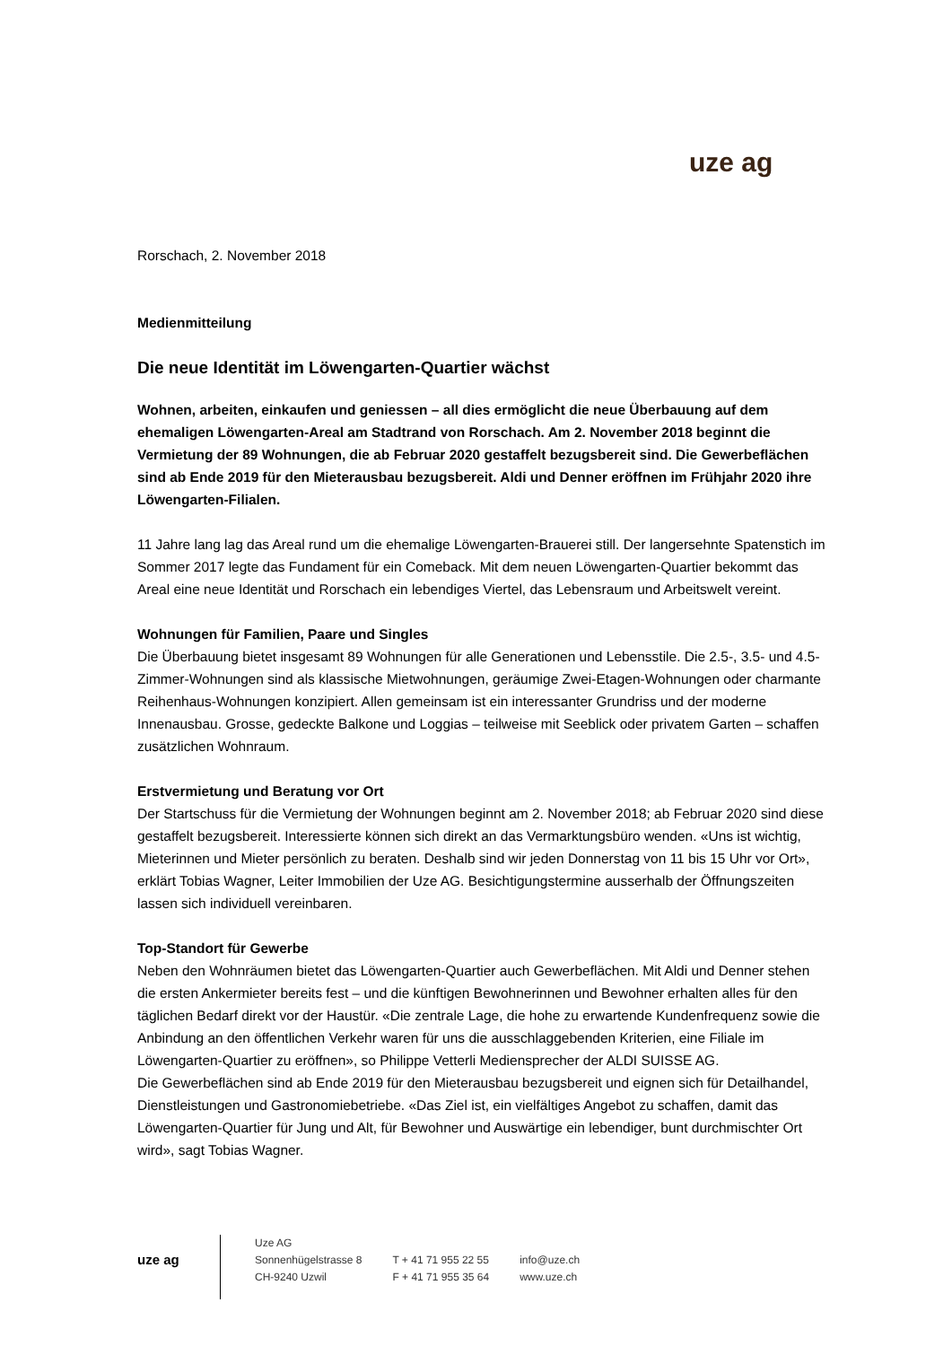uze ag
Rorschach, 2. November 2018
Medienmitteilung
Die neue Identität im Löwengarten-Quartier wächst
Wohnen, arbeiten, einkaufen und geniessen – all dies ermöglicht die neue Überbauung auf dem ehemaligen Löwengarten-Areal am Stadtrand von Rorschach. Am 2. November 2018 beginnt die Vermietung der 89 Wohnungen, die ab Februar 2020 gestaffelt bezugsbereit sind. Die Gewerbeflächen sind ab Ende 2019 für den Mieterausbau bezugsbereit. Aldi und Denner eröffnen im Frühjahr 2020 ihre Löwengarten-Filialen.
11 Jahre lang lag das Areal rund um die ehemalige Löwengarten-Brauerei still. Der langersehnte Spatenstich im Sommer 2017 legte das Fundament für ein Comeback. Mit dem neuen Löwengarten-Quartier bekommt das Areal eine neue Identität und Rorschach ein lebendiges Viertel, das Lebensraum und Arbeitswelt vereint.
Wohnungen für Familien, Paare und Singles
Die Überbauung bietet insgesamt 89 Wohnungen für alle Generationen und Lebensstile. Die 2.5-, 3.5- und 4.5-Zimmer-Wohnungen sind als klassische Mietwohnungen, geräumige Zwei-Etagen-Wohnungen oder charmante Reihenhaus-Wohnungen konzipiert. Allen gemeinsam ist ein interessanter Grundriss und der moderne Innenausbau. Grosse, gedeckte Balkone und Loggias – teilweise mit Seeblick oder privatem Garten – schaffen zusätzlichen Wohnraum.
Erstvermietung und Beratung vor Ort
Der Startschuss für die Vermietung der Wohnungen beginnt am 2. November 2018; ab Februar 2020 sind diese gestaffelt bezugsbereit. Interessierte können sich direkt an das Vermarktungsbüro wenden. «Uns ist wichtig, Mieterinnen und Mieter persönlich zu beraten. Deshalb sind wir jeden Donnerstag von 11 bis 15 Uhr vor Ort», erklärt Tobias Wagner, Leiter Immobilien der Uze AG. Besichtigungstermine ausserhalb der Öffnungszeiten lassen sich individuell vereinbaren.
Top-Standort für Gewerbe
Neben den Wohnräumen bietet das Löwengarten-Quartier auch Gewerbeflächen. Mit Aldi und Denner stehen die ersten Ankermieter bereits fest – und die künftigen Bewohnerinnen und Bewohner erhalten alles für den täglichen Bedarf direkt vor der Haustür. «Die zentrale Lage, die hohe zu erwartende Kundenfrequenz sowie die Anbindung an den öffentlichen Verkehr waren für uns die ausschlaggebenden Kriterien, eine Filiale im Löwengarten-Quartier zu eröffnen», so Philippe Vetterli Mediensprecher der ALDI SUISSE AG.
Die Gewerbeflächen sind ab Ende 2019 für den Mieterausbau bezugsbereit und eignen sich für Detailhandel, Dienstleistungen und Gastronomiebetriebe. «Das Ziel ist, ein vielfältiges Angebot zu schaffen, damit das Löwengarten-Quartier für Jung und Alt, für Bewohner und Auswärtige ein lebendiger, bunt durchmischter Ort wird», sagt Tobias Wagner.
uze ag
Uze AG
Sonnenhügelstrasse 8
CH-9240 Uzwil
T + 41 71 955 22 55
F + 41 71 955 35 64
info@uze.ch
www.uze.ch